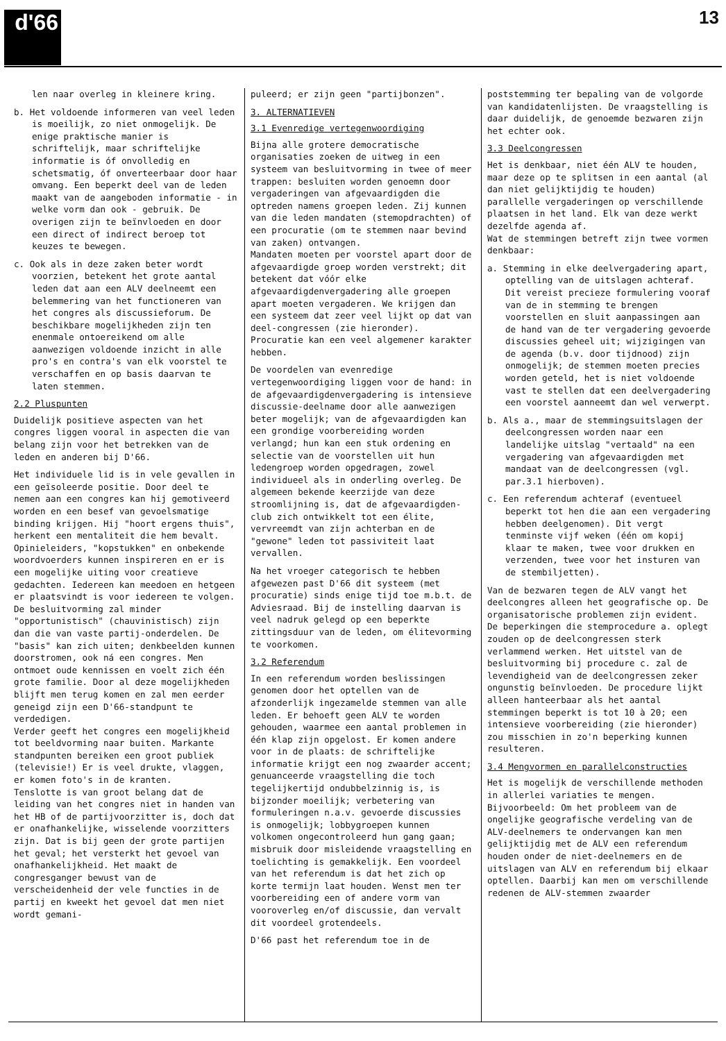d'66 13
len naar overleg in kleinere kring.
b. Het voldoende informeren van veel leden is moeilijk, zo niet onmogelijk. De enige praktische manier is schriftelijk, maar schriftelijke informatie is óf onvolledig en schetsmatig, óf onverteerbaar door haar omvang. Een beperkt deel van de leden maakt van de aangeboden informatie - in welke vorm dan ook - gebruik. De overigen zijn te beïnvloeden en door een direct of indirect beroep tot keuzes te bewegen.
c. Ook als in deze zaken beter wordt voorzien, betekent het grote aantal leden dat aan een ALV deelneemt een belemmering van het functioneren van het congres als discussieforum. De beschikbare mogelijkheden zijn ten enenmale ontoereikend om alle aanwezigen voldoende inzicht in alle pro's en contra's van elk voorstel te verschaffen en op basis daarvan te laten stemmen.
2.2 Pluspunten
Duidelijk positieve aspecten van het congres liggen vooral in aspecten die van belang zijn voor het betrekken van de leden en anderen bij D'66.
Het individuele lid is in vele gevallen in een geïsoleerde positie. Door deel te nemen aan een congres kan hij gemotiveerd worden en een besef van gevoelsmatige binding krijgen. Hij "hoort ergens thuis", herkent een mentaliteit die hem bevalt. Opinieleiders, "kopstukken" en onbekende woordvoerders kunnen inspireren en er is een mogelijke uiting voor creatieve gedachten. Iedereen kan meedoen en hetgeen er plaatsvindt is voor iedereen te volgen. De besluitvorming zal minder "opportunistisch" (chauvinistisch) zijn dan die van vaste partij-onderdelen. De "basis" kan zich uiten; denkbeelden kunnen doorstromen, ook ná een congres. Men ontmoet oude kennissen en voelt zich één grote familie. Door al deze mogelijkheden blijft men terug komen en zal men eerder geneigd zijn een D'66-standpunt te verdedigen.
Verder geeft het congres een mogelijkheid tot beeldvorming naar buiten. Markante standpunten bereiken een groot publiek (televisie!) Er is veel drukte, vlaggen, er komen foto's in de kranten.
Tenslotte is van groot belang dat de leiding van het congres niet in handen van het HB of de partijvoorzitter is, doch dat er onafhankelijke, wisselende voorzitters zijn. Dat is bij geen der grote partijen het geval; het versterkt het gevoel van onafhankelijkheid. Het maakt de congresganger bewust van de verscheidenheid der vele functies in de partij en kweekt het gevoel dat men niet wordt gemani-
puleerd; er zijn geen "partijbonzen".
3. ALTERNATIEVEN
3.1 Evenredige vertegenwoordiging
Bijna alle grotere democratische organisaties zoeken de uitweg in een systeem van besluitvorming in twee of meer trappen: besluiten worden genoemn door vergaderingen van afgevaardigden die optreden namens groepen leden. Zij kunnen van die leden mandaten (stemopdrachten) of een procuratie (om te stemmen naar bevind van zaken) ontvangen.
Mandaten moeten per voorstel apart door de afgevaardigde groep worden verstrekt; dit betekent dat vóór elke afgevaardigdenvergadering alle groepen apart moeten vergaderen. We krijgen dan een systeem dat zeer veel lijkt op dat van deel-congressen (zie hieronder).
Procuratie kan een veel algemener karakter hebben.
De voordelen van evenredige vertegenwoordiging liggen voor de hand: in de afgevaardigdenvergadering is intensieve discussie-deelname door alle aanwezigen beter mogelijk; van de afgevaardigden kan een grondige voorbereiding worden verlangd; hun kan een stuk ordening en selectie van de voorstellen uit hun ledengroep worden opgedragen, zowel individueel als in onderling overleg. De algemeen bekende keerzijde van deze stroomlijning is, dat de afgevaardigden-club zich ontwikkelt tot een élite, vervreemdt van zijn achterban en de "gewone" leden tot passiviteit laat vervallen.
Na het vroeger categorisch te hebben afgewezen past D'66 dit systeem (met procuratie) sinds enige tijd toe m.b.t. de Adviesraad. Bij de instelling daarvan is veel nadruk gelegd op een beperkte zittingsduur van de leden, om élitevorming te voorkomen.
3.2 Referendum
In een referendum worden beslissingen genomen door het optellen van de afzonderlijk ingezamelde stemmen van alle leden. Er behoeft geen ALV te worden gehouden, waarmee een aantal problemen in één klap zijn opgelost. Er komen andere voor in de plaats: de schriftelijke informatie krijgt een nog zwaarder accent; genuanceerde vraagstelling die toch tegelijkertijd ondubbelzinnig is, is bijzonder moeilijk; verbetering van formuleringen n.a.v. gevoerde discussies is onmogelijk; lobbygroepen kunnen volkomen ongecontroleerd hun gang gaan; misbruik door misleidende vraagstelling en toelichting is gemakkelijk. Een voordeel van het referendum is dat het zich op korte termijn laat houden. Wenst men ter voorbereiding een of andere vorm van vooroverleg en/of discussie, dan vervalt dit voordeel grotendeels.
D'66 past het referendum toe in de
poststemming ter bepaling van de volgorde van kandidatenlijsten. De vraagstelling is daar duidelijk, de genoemde bezwaren zijn het echter ook.
3.3 Deelcongressen
Het is denkbaar, niet één ALV te houden, maar deze op te splitsen in een aantal (al dan niet gelijktijdig te houden) parallelle vergaderingen op verschillende plaatsen in het land. Elk van deze werkt dezelfde agenda af.
Wat de stemmingen betreft zijn twee vormen denkbaar:
a. Stemming in elke deelvergadering apart, optelling van de uitslagen achteraf. Dit vereist precieze formulering vooraf van de in stemming te brengen voorstellen en sluit aanpassingen aan de hand van de ter vergadering gevoerde discussies geheel uit; wijzigingen van de agenda (b.v. door tijdnood) zijn onmogelijk; de stemmen moeten precies worden geteld, het is niet voldoende vast te stellen dat een deelvergadering een voorstel aanneemt dan wel verwerpt.
b. Als a., maar de stemmingsuitslagen der deelcongressen worden naar een landelijke uitslag "vertaald" na een vergadering van afgevaardigden met mandaat van de deelcongressen (vgl. par.3.1 hierboven).
c. Een referendum achteraf (eventueel beperkt tot hen die aan een vergadering hebben deelgenomen). Dit vergt tenminste vijf weken (één om kopij klaar te maken, twee voor drukken en verzenden, twee voor het insturen van de stembiljetten).
Van de bezwaren tegen de ALV vangt het deelcongres alleen het geografische op. De organisatorische problemen zijn evident. De beperkingen die stemprocedure a. oplegt zouden op de deelcongressen sterk verlammend werken. Het uitstel van de besluitvorming bij procedure c. zal de levendigheid van de deelcongressen zeker ongunstig beïnvloeden. De procedure lijkt alleen hanteerbaar als het aantal stemmingen beperkt is tot 10 à 20; een intensieve voorbereiding (zie hieronder) zou misschien in zo'n beperking kunnen resulteren.
3.4 Mengvormen en parallelconstructies
Het is mogelijk de verschillende methoden in allerlei variaties te mengen. Bijvoorbeeld: Om het probleem van de ongelijke geografische verdeling van de ALV-deelnemers te ondervangen kan men gelijktijdig met de ALV een referendum houden onder de niet-deelnemers en de uitslagen van ALV en referendum bij elkaar optellen. Daarbij kan men om verschillende redenen de ALV-stemmen zwaarder